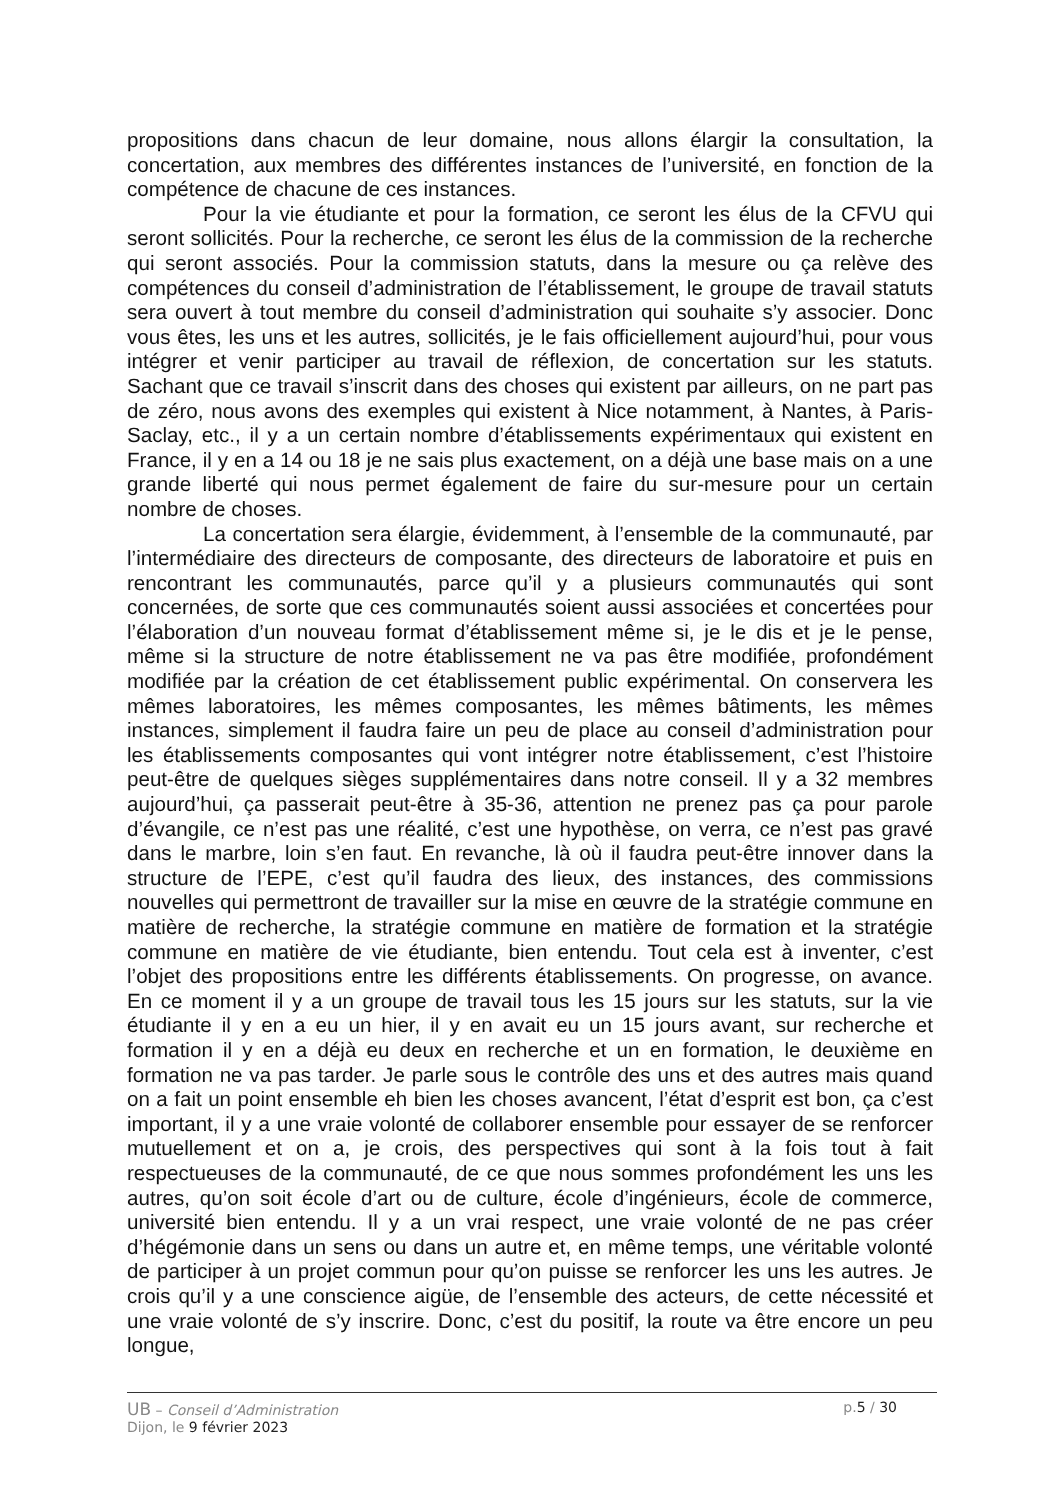propositions dans chacun de leur domaine, nous allons élargir la consultation, la concertation, aux membres des différentes instances de l’université, en fonction de la compétence de chacune de ces instances.
Pour la vie étudiante et pour la formation, ce seront les élus de la CFVU qui seront sollicités. Pour la recherche, ce seront les élus de la commission de la recherche qui seront associés. Pour la commission statuts, dans la mesure ou ça relève des compétences du conseil d’administration de l’établissement, le groupe de travail statuts sera ouvert à tout membre du conseil d’administration qui souhaite s’y associer. Donc vous êtes, les uns et les autres, sollicités, je le fais officiellement aujourd’hui, pour vous intégrer et venir participer au travail de réflexion, de concertation sur les statuts. Sachant que ce travail s’inscrit dans des choses qui existent par ailleurs, on ne part pas de zéro, nous avons des exemples qui existent à Nice notamment, à Nantes, à Paris-Saclay, etc., il y a un certain nombre d’établissements expérimentaux qui existent en France, il y en a 14 ou 18 je ne sais plus exactement, on a déjà une base mais on a une grande liberté qui nous permet également de faire du sur-mesure pour un certain nombre de choses.
La concertation sera élargie, évidemment, à l’ensemble de la communauté, par l’intermédiaire des directeurs de composante, des directeurs de laboratoire et puis en rencontrant les communautés, parce qu’il y a plusieurs communautés qui sont concernées, de sorte que ces communautés soient aussi associées et concertées pour l’élaboration d’un nouveau format d’établissement même si, je le dis et je le pense, même si la structure de notre établissement ne va pas être modifiée, profondément modifiée par la création de cet établissement public expérimental. On conservera les mêmes laboratoires, les mêmes composantes, les mêmes bâtiments, les mêmes instances, simplement il faudra faire un peu de place au conseil d’administration pour les établissements composantes qui vont intégrer notre établissement, c’est l’histoire peut-être de quelques sièges supplémentaires dans notre conseil. Il y a 32 membres aujourd’hui, ça passerait peut-être à 35-36, attention ne prenez pas ça pour parole d’évangile, ce n’est pas une réalité, c’est une hypothèse, on verra, ce n’est pas gravé dans le marbre, loin s’en faut. En revanche, là où il faudra peut-être innover dans la structure de l’EPE, c’est qu’il faudra des lieux, des instances, des commissions nouvelles qui permettront de travailler sur la mise en œuvre de la stratégie commune en matière de recherche, la stratégie commune en matière de formation et la stratégie commune en matière de vie étudiante, bien entendu. Tout cela est à inventer, c’est l’objet des propositions entre les différents établissements. On progresse, on avance. En ce moment il y a un groupe de travail tous les 15 jours sur les statuts, sur la vie étudiante il y en a eu un hier, il y en avait eu un 15 jours avant, sur recherche et formation il y en a déjà eu deux en recherche et un en formation, le deuxième en formation ne va pas tarder. Je parle sous le contrôle des uns et des autres mais quand on a fait un point ensemble eh bien les choses avancent, l’état d’esprit est bon, ça c’est important, il y a une vraie volonté de collaborer ensemble pour essayer de se renforcer mutuellement et on a, je crois, des perspectives qui sont à la fois tout à fait respectueuses de la communauté, de ce que nous sommes profondément les uns les autres, qu’on soit école d’art ou de culture, école d’ingénieurs, école de commerce, université bien entendu. Il y a un vrai respect, une vraie volonté de ne pas créer d’hégémonie dans un sens ou dans un autre et, en même temps, une véritable volonté de participer à un projet commun pour qu’on puisse se renforcer les uns les autres. Je crois qu’il y a une conscience aigüe, de l’ensemble des acteurs, de cette nécessité et une vraie volonté de s’y inscrire. Donc, c’est du positif, la route va être encore un peu longue,
UB – Conseil d’Administration p.5 / 30
Dijon, le 9 février 2023